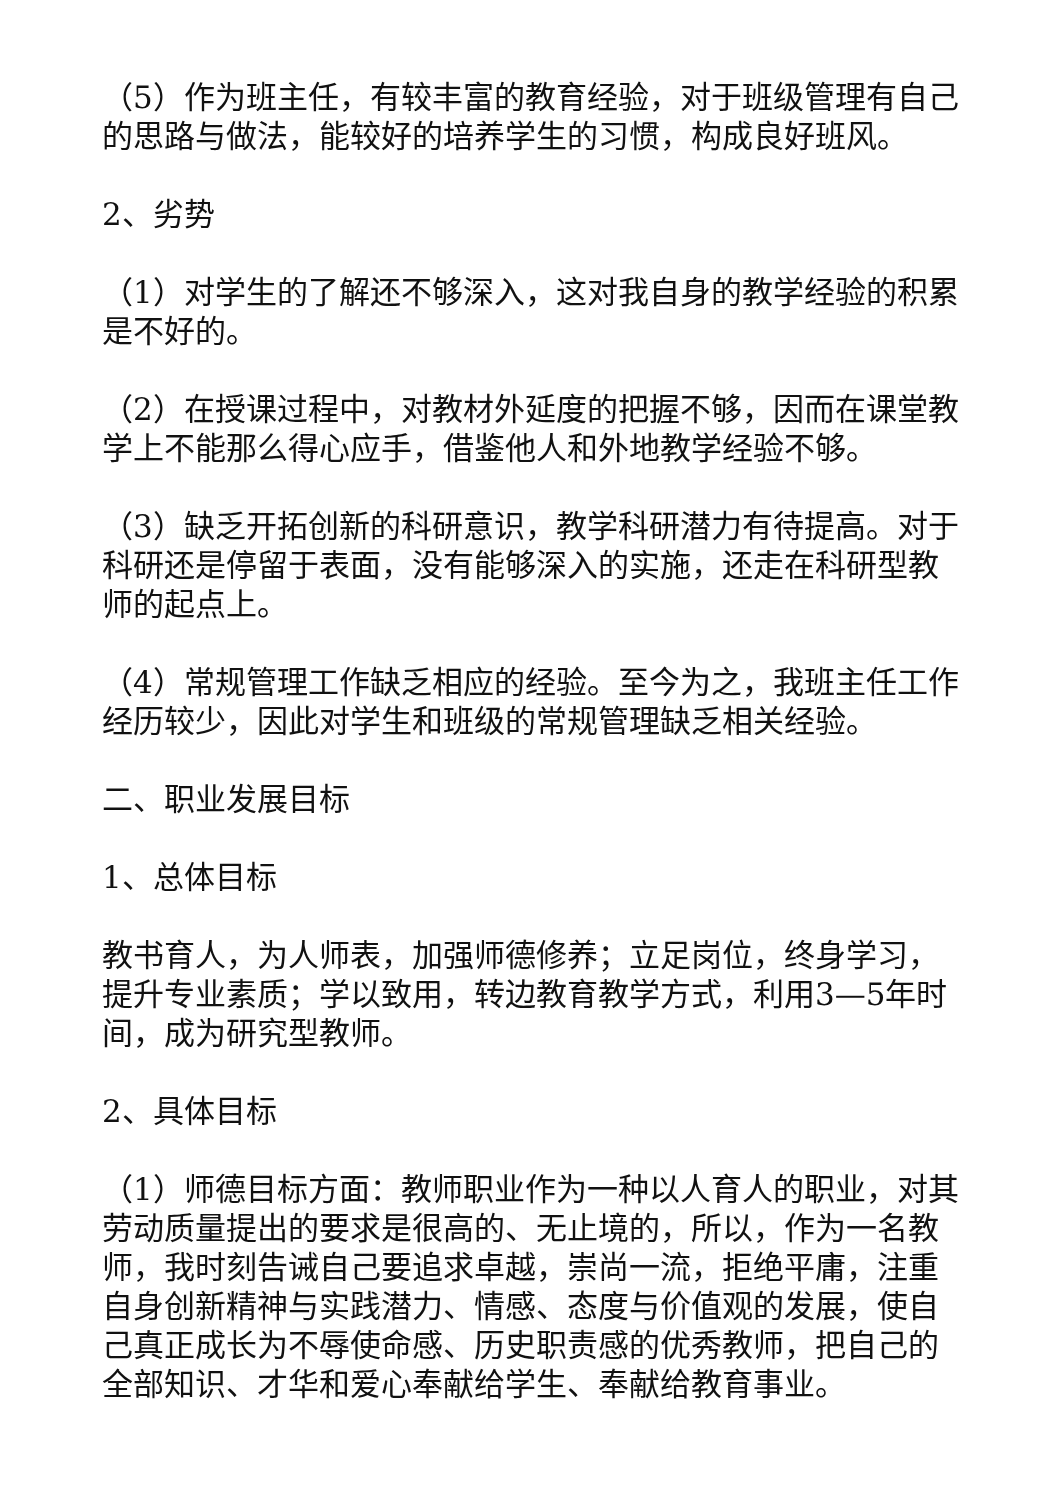（5）作为班主任，有较丰富的教育经验，对于班级管理有自己的思路与做法，能较好的培养学生的习惯，构成良好班风。
2、劣势
（1）对学生的了解还不够深入，这对我自身的教学经验的积累是不好的。
（2）在授课过程中，对教材外延度的把握不够，因而在课堂教学上不能那么得心应手，借鉴他人和外地教学经验不够。
（3）缺乏开拓创新的科研意识，教学科研潜力有待提高。对于科研还是停留于表面，没有能够深入的实施，还走在科研型教师的起点上。
（4）常规管理工作缺乏相应的经验。至今为之，我班主任工作经历较少，因此对学生和班级的常规管理缺乏相关经验。
二、职业发展目标
1、总体目标
教书育人，为人师表，加强师德修养；立足岗位，终身学习，提升专业素质；学以致用，转边教育教学方式，利用3—5年时间，成为研究型教师。
2、具体目标
（1）师德目标方面：教师职业作为一种以人育人的职业，对其劳动质量提出的要求是很高的、无止境的，所以，作为一名教师，我时刻告诫自己要追求卓越，崇尚一流，拒绝平庸，注重自身创新精神与实践潜力、情感、态度与价值观的发展，使自己真正成长为不辱使命感、历史职责感的优秀教师，把自己的全部知识、才华和爱心奉献给学生、奉献给教育事业。